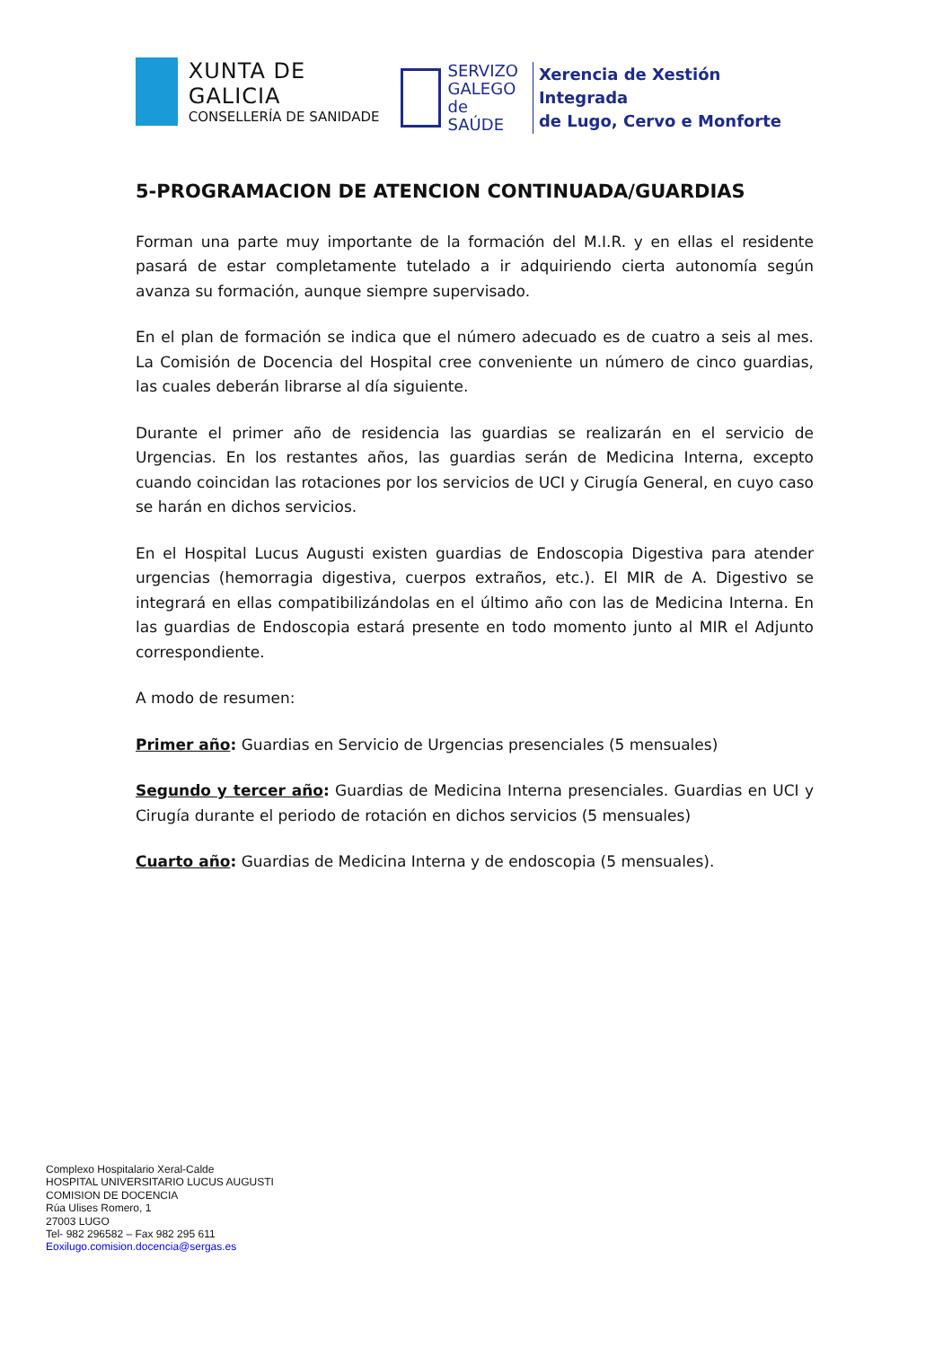XUNTA DE GALICIA
CONSELLERÍA DE SANIDADE
SERVIZO
GALEGO
de SAÚDE
Xerencia de Xestión Integrada
de Lugo, Cervo e Monforte
5-PROGRAMACION DE ATENCION CONTINUADA/GUARDIAS
Forman una parte muy importante de la formación del M.I.R. y en ellas el residente pasará de estar completamente tutelado a ir adquiriendo cierta autonomía según avanza su formación, aunque siempre supervisado.
En el plan de formación se indica que el número adecuado es de cuatro a seis al mes. La Comisión de Docencia del Hospital cree conveniente un número de cinco guardias, las cuales deberán librarse al día siguiente.
Durante el primer año de residencia las guardias se realizarán en el servicio de Urgencias. En los restantes años, las guardias serán de Medicina Interna, excepto cuando coincidan las rotaciones por los servicios de UCI y Cirugía General, en cuyo caso se harán en dichos servicios.
En el Hospital Lucus Augusti existen guardias de Endoscopia Digestiva para atender urgencias (hemorragia digestiva, cuerpos extraños, etc.). El MIR de A. Digestivo se integrará en ellas compatibilizándolas en el último año con las de Medicina Interna. En las guardias de Endoscopia estará presente en todo momento junto al MIR el Adjunto correspondiente.
A modo de resumen:
Primer año: Guardias en Servicio de Urgencias presenciales (5 mensuales)
Segundo y tercer año: Guardias de Medicina Interna presenciales. Guardias en UCI y Cirugía durante el periodo de rotación en dichos servicios (5 mensuales)
Cuarto año: Guardias de Medicina Interna y de endoscopia (5 mensuales).
Complexo Hospitalario Xeral-Calde
HOSPITAL UNIVERSITARIO LUCUS AUGUSTI
COMISION DE DOCENCIA
Rúa Ulises Romero, 1
27003 LUGO
Tel- 982 296582 – Fax 982 295 611
Eoxilugo.comision.docencia@sergas.es